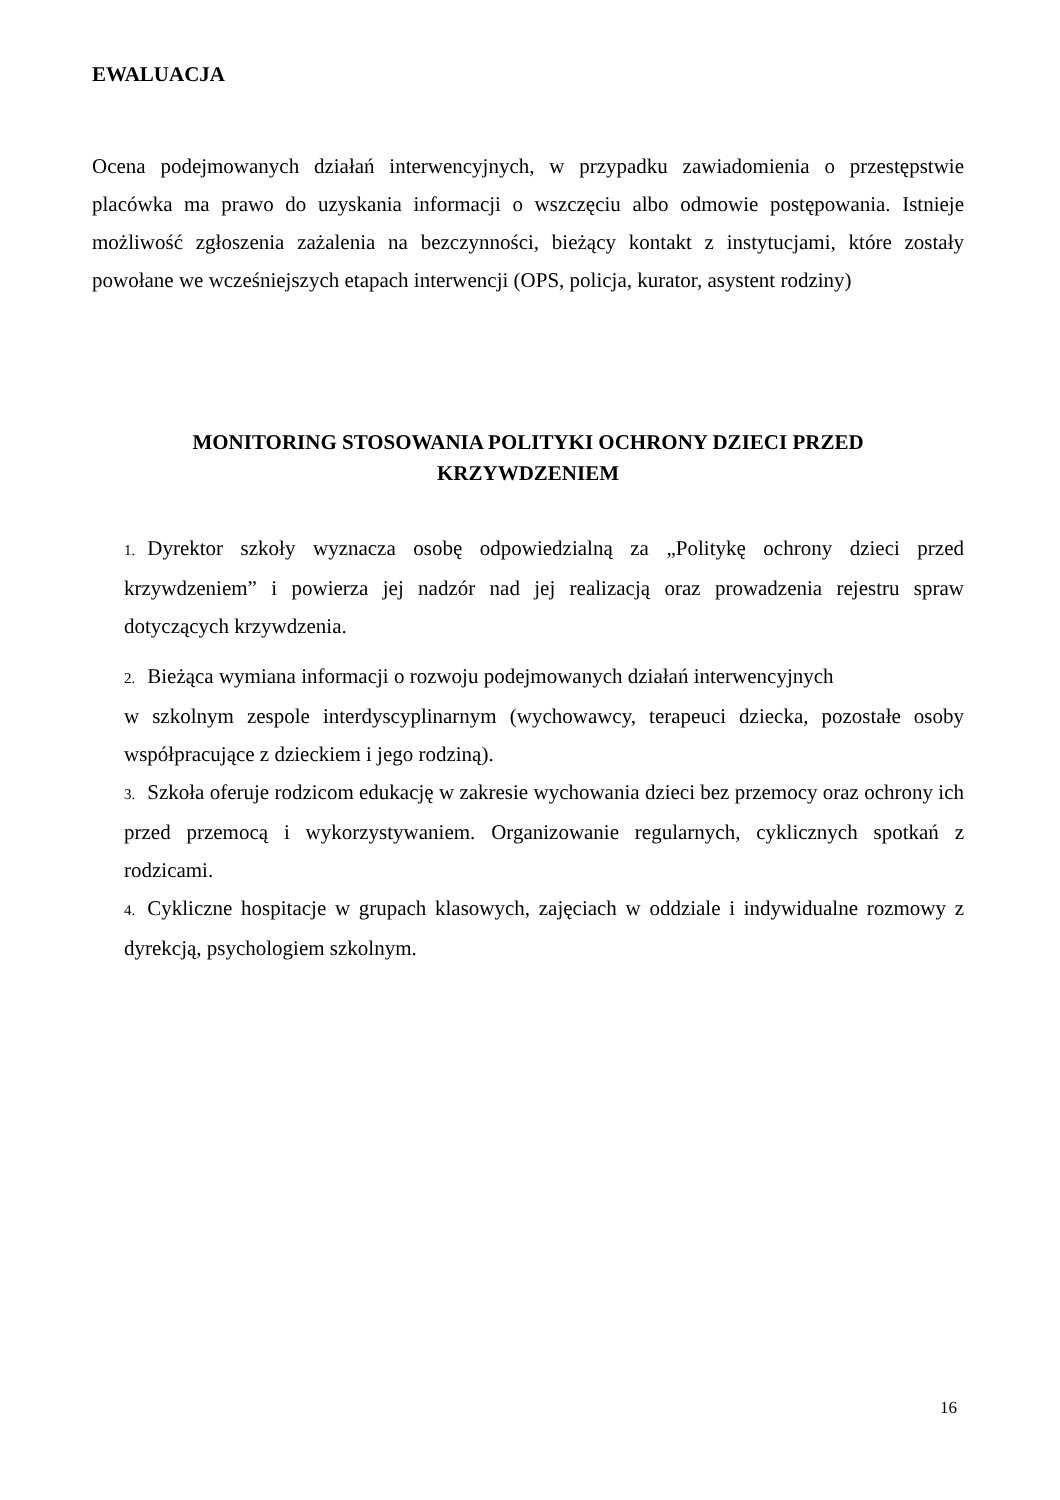EWALUACJA
Ocena podejmowanych działań interwencyjnych, w przypadku zawiadomienia o przestępstwie placówka ma prawo do uzyskania informacji o wszczęciu albo odmowie postępowania. Istnieje możliwość zgłoszenia zażalenia na bezczynności, bieżący kontakt z instytucjami, które zostały powołane we wcześniejszych etapach interwencji (OPS, policja, kurator, asystent rodziny)
MONITORING STOSOWANIA POLITYKI OCHRONY DZIECI PRZED
KRZYWDZENIEM
1. Dyrektor szkoły wyznacza osobę odpowiedzialną za „Politykę ochrony dzieci przed krzywdzeniem” i powierza jej nadzór nad jej realizacją oraz prowadzenia rejestru spraw dotyczących krzywdzenia.
2. Bieżąca wymiana informacji o rozwoju podejmowanych działań interwencyjnych
w szkolnym zespole interdyscyplinarnym (wychowawcy, terapeuci dziecka, pozostałe osoby współpracujące z dzieckiem i jego rodziną).
3. Szkoła oferuje rodzicom edukację w zakresie wychowania dzieci bez przemocy oraz ochrony ich przed przemocą i wykorzystywaniem. Organizowanie regularnych, cyklicznych spotkań z rodzicami.
4. Cykliczne hospitacje w grupach klasowych, zajęciach w oddziale i indywidualne rozmowy z dyrekcją, psychologiem szkolnym.
16